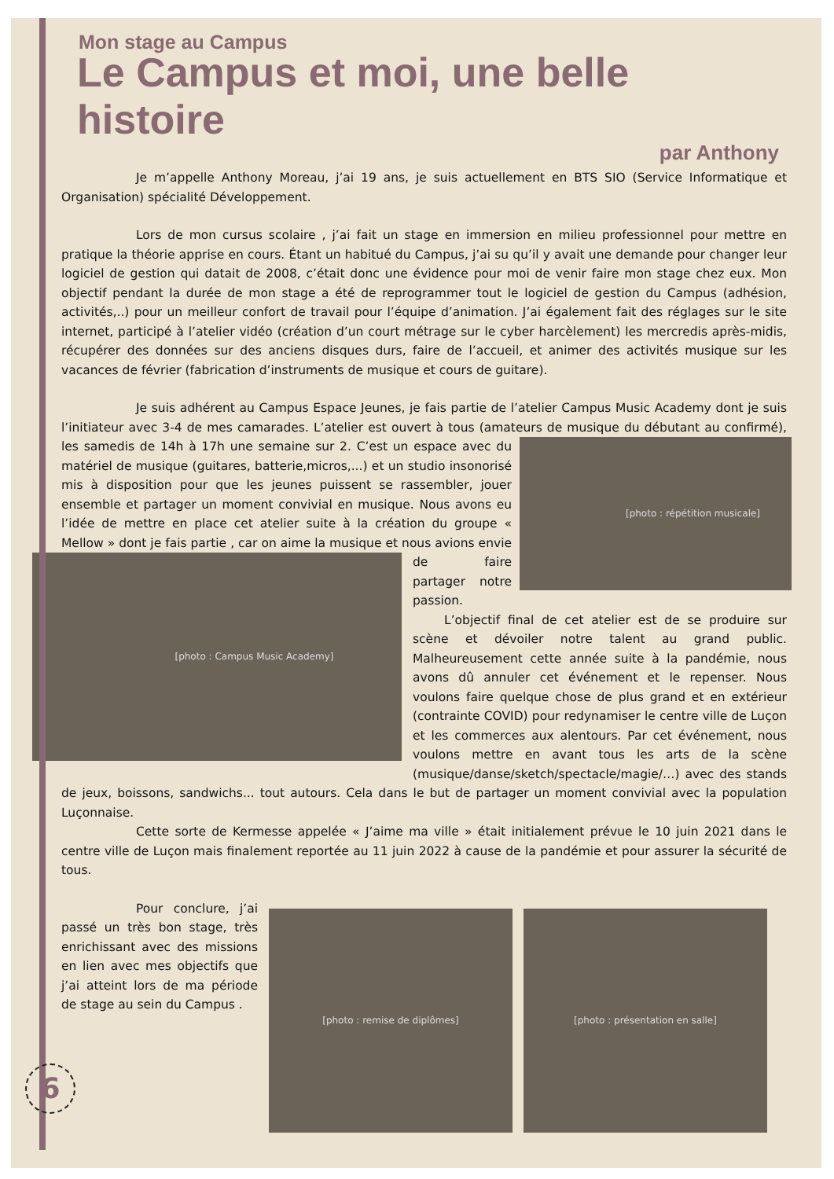Mon stage au Campus
Le Campus et moi, une belle histoire
par Anthony
Je m’appelle Anthony Moreau, j’ai 19 ans, je suis actuellement en BTS SIO (Service Informatique et Organisation) spécialité Développement.
Lors de mon cursus scolaire , j’ai fait un stage en immersion en milieu professionnel pour mettre en pratique la théorie apprise en cours. Étant un habitué du Campus, j’ai su qu’il y avait une demande pour changer leur logiciel de gestion qui datait de 2008, c’était donc une évidence pour moi de venir faire mon stage chez eux. Mon objectif pendant la durée de mon stage a été de reprogrammer tout le logiciel de gestion du Campus (adhésion, activités,..) pour un meilleur confort de travail pour l’équipe d’animation. J’ai également fait des réglages sur le site internet, participé à l’atelier vidéo (création d’un court métrage sur le cyber harcèlement) les mercredis après-midis, récupérer des données sur des anciens disques durs, faire de l’accueil, et animer des activités musique sur les vacances de février (fabrication d’instruments de musique et cours de guitare).
Je suis adhérent au Campus Espace Jeunes, je fais partie de l’atelier Campus Music Academy dont je suis l’initiateur avec 3-4 de mes camarades. L’atelier est ouvert à tous (amateurs de musique du débutant au confirmé),
[photo : répétition musicale]
les samedis de 14h à 17h une semaine sur 2. C’est un espace avec du matériel de musique (guitares, batterie,micros,...) et un studio insonorisé mis à disposition pour que les jeunes puissent se rassembler, jouer ensemble et partager un moment convivial en musique. Nous avons eu l’idée de mettre en place cet atelier suite à la création du groupe « Mellow » dont je fais partie , car on aime la musique et nous avions envie de faire
[photo : Campus Music Academy]
partager notre passion.
L’objectif final de cet atelier est de se produire sur scène et dévoiler notre talent au grand public. Malheureusement cette année suite à la pandémie, nous avons dû annuler cet événement et le repenser. Nous voulons faire quelque chose de plus grand et en extérieur (contrainte COVID) pour redynamiser le centre ville de Luçon et les commerces aux alentours. Par cet événement, nous voulons mettre en avant tous les arts de la scène (musique/danse/sketch/spectacle/magie/…) avec des stands de jeux, boissons, sandwichs... tout autours. Cela dans le but de partager un moment convivial avec la population Luçonnaise.
Cette sorte de Kermesse appelée « J’aime ma ville » était initialement prévue le 10 juin 2021 dans le centre ville de Luçon mais finalement reportée au 11 juin 2022 à cause de la pandémie et pour assurer la sécurité de tous.
Pour conclure, j’ai passé un très bon stage, très enrichissant avec des missions en lien avec mes objectifs que j’ai atteint lors de ma période de stage au sein du Campus .
[photo : remise de diplômes] [photo : présentation en salle]
6